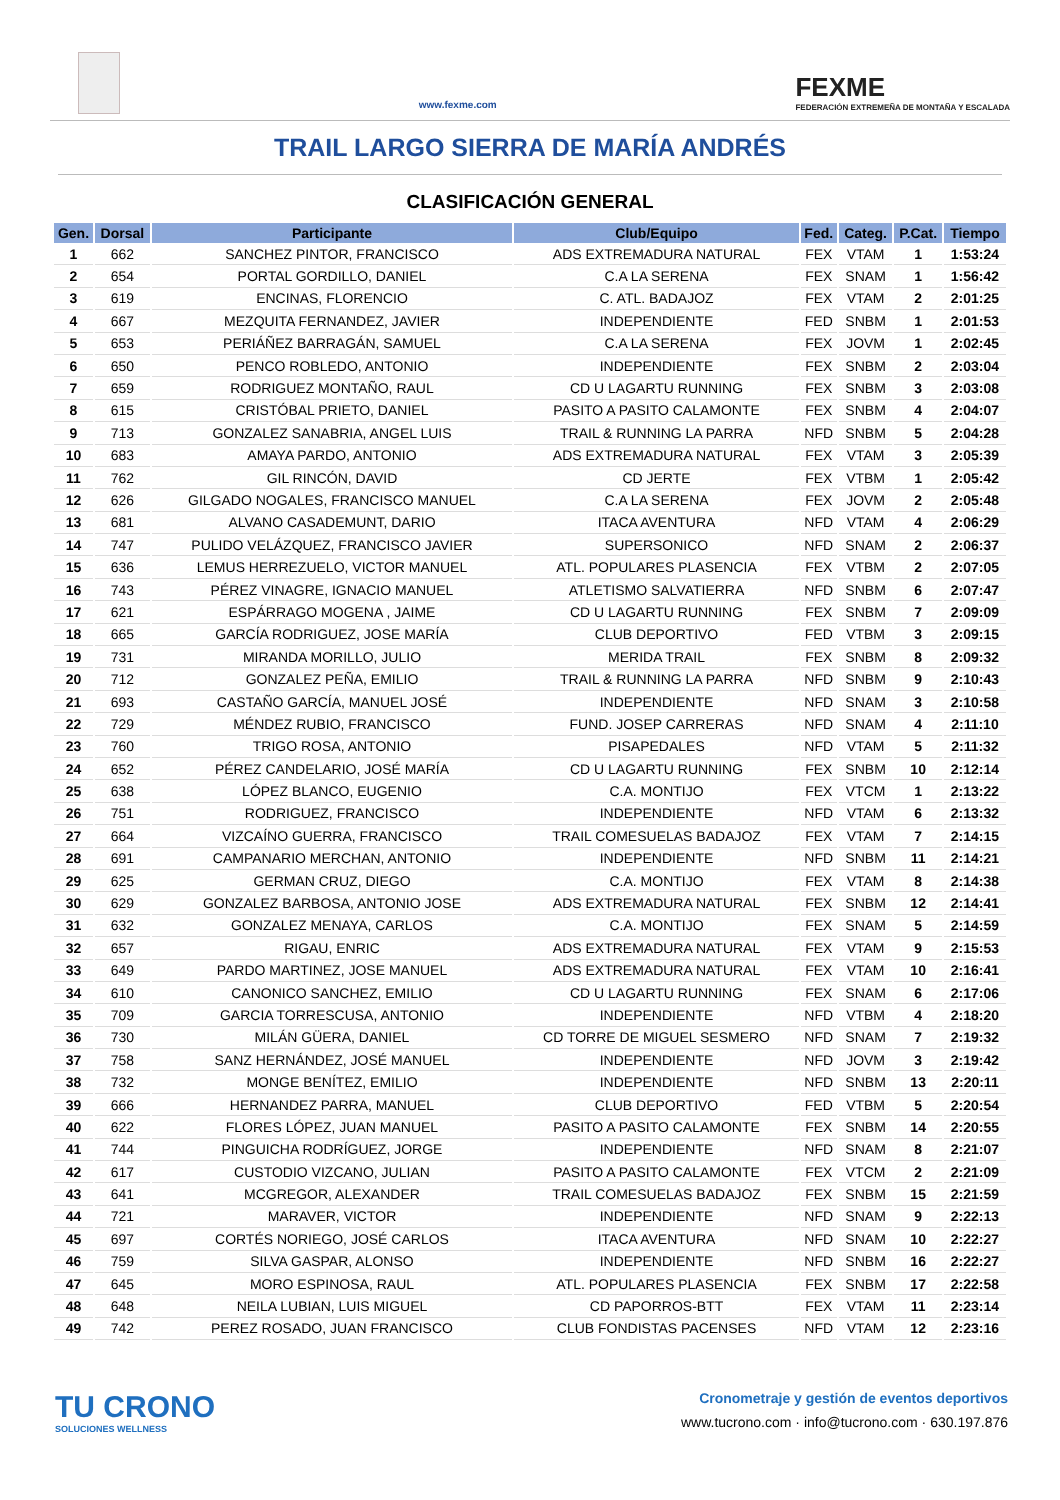www.fexme.com
FEXME
FEDERACIÓN EXTREMEÑA DE MONTAÑA Y ESCALADA
TRAIL LARGO SIERRA DE MARÍA ANDRÉS
CLASIFICACIÓN GENERAL
| Gen. | Dorsal | Participante | Club/Equipo | Fed. | Categ. | P.Cat. | Tiempo |
| --- | --- | --- | --- | --- | --- | --- | --- |
| 1 | 662 | SANCHEZ PINTOR, FRANCISCO | ADS EXTREMADURA NATURAL | FEX | VTAM | 1 | 1:53:24 |
| 2 | 654 | PORTAL GORDILLO, DANIEL | C.A LA SERENA | FEX | SNAM | 1 | 1:56:42 |
| 3 | 619 | ENCINAS, FLORENCIO | C. ATL. BADAJOZ | FEX | VTAM | 2 | 2:01:25 |
| 4 | 667 | MEZQUITA FERNANDEZ, JAVIER | INDEPENDIENTE | FED | SNBM | 1 | 2:01:53 |
| 5 | 653 | PERIÁÑEZ BARRAGÁN, SAMUEL | C.A LA SERENA | FEX | JOVM | 1 | 2:02:45 |
| 6 | 650 | PENCO ROBLEDO, ANTONIO | INDEPENDIENTE | FEX | SNBM | 2 | 2:03:04 |
| 7 | 659 | RODRIGUEZ MONTAÑO, RAUL | CD U LAGARTU RUNNING | FEX | SNBM | 3 | 2:03:08 |
| 8 | 615 | CRISTÓBAL PRIETO, DANIEL | PASITO A PASITO CALAMONTE | FEX | SNBM | 4 | 2:04:07 |
| 9 | 713 | GONZALEZ SANABRIA, ANGEL LUIS | TRAIL & RUNNING LA PARRA | NFD | SNBM | 5 | 2:04:28 |
| 10 | 683 | AMAYA PARDO, ANTONIO | ADS EXTREMADURA NATURAL | FEX | VTAM | 3 | 2:05:39 |
| 11 | 762 | GIL RINCÓN, DAVID | CD JERTE | FEX | VTBM | 1 | 2:05:42 |
| 12 | 626 | GILGADO NOGALES, FRANCISCO MANUEL | C.A LA SERENA | FEX | JOVM | 2 | 2:05:48 |
| 13 | 681 | ALVANO CASADEMUNT, DARIO | ITACA AVENTURA | NFD | VTAM | 4 | 2:06:29 |
| 14 | 747 | PULIDO VELÁZQUEZ, FRANCISCO JAVIER | SUPERSONICO | NFD | SNAM | 2 | 2:06:37 |
| 15 | 636 | LEMUS HERREZUELO, VICTOR MANUEL | ATL. POPULARES PLASENCIA | FEX | VTBM | 2 | 2:07:05 |
| 16 | 743 | PÉREZ VINAGRE, IGNACIO MANUEL | ATLETISMO SALVATIERRA | NFD | SNBM | 6 | 2:07:47 |
| 17 | 621 | ESPÁRRAGO MOGENA , JAIME | CD U LAGARTU RUNNING | FEX | SNBM | 7 | 2:09:09 |
| 18 | 665 | GARCÍA RODRIGUEZ, JOSE MARÍA | CLUB DEPORTIVO | FED | VTBM | 3 | 2:09:15 |
| 19 | 731 | MIRANDA MORILLO, JULIO | MERIDA TRAIL | FEX | SNBM | 8 | 2:09:32 |
| 20 | 712 | GONZALEZ PEÑA, EMILIO | TRAIL & RUNNING LA PARRA | NFD | SNBM | 9 | 2:10:43 |
| 21 | 693 | CASTAÑO GARCÍA, MANUEL JOSÉ | INDEPENDIENTE | NFD | SNAM | 3 | 2:10:58 |
| 22 | 729 | MÉNDEZ RUBIO, FRANCISCO | FUND. JOSEP CARRERAS | NFD | SNAM | 4 | 2:11:10 |
| 23 | 760 | TRIGO ROSA, ANTONIO | PISAPEDALES | NFD | VTAM | 5 | 2:11:32 |
| 24 | 652 | PÉREZ CANDELARIO, JOSÉ MARÍA | CD U LAGARTU RUNNING | FEX | SNBM | 10 | 2:12:14 |
| 25 | 638 | LÓPEZ BLANCO, EUGENIO | C.A. MONTIJO | FEX | VTCM | 1 | 2:13:22 |
| 26 | 751 | RODRIGUEZ, FRANCISCO | INDEPENDIENTE | NFD | VTAM | 6 | 2:13:32 |
| 27 | 664 | VIZCAÍNO GUERRA, FRANCISCO | TRAIL COMESUELAS BADAJOZ | FEX | VTAM | 7 | 2:14:15 |
| 28 | 691 | CAMPANARIO MERCHAN, ANTONIO | INDEPENDIENTE | NFD | SNBM | 11 | 2:14:21 |
| 29 | 625 | GERMAN CRUZ, DIEGO | C.A. MONTIJO | FEX | VTAM | 8 | 2:14:38 |
| 30 | 629 | GONZALEZ BARBOSA, ANTONIO JOSE | ADS EXTREMADURA NATURAL | FEX | SNBM | 12 | 2:14:41 |
| 31 | 632 | GONZALEZ MENAYA, CARLOS | C.A. MONTIJO | FEX | SNAM | 5 | 2:14:59 |
| 32 | 657 | RIGAU, ENRIC | ADS EXTREMADURA NATURAL | FEX | VTAM | 9 | 2:15:53 |
| 33 | 649 | PARDO MARTINEZ, JOSE MANUEL | ADS EXTREMADURA NATURAL | FEX | VTAM | 10 | 2:16:41 |
| 34 | 610 | CANONICO SANCHEZ, EMILIO | CD U LAGARTU RUNNING | FEX | SNAM | 6 | 2:17:06 |
| 35 | 709 | GARCIA TORRESCUSA, ANTONIO | INDEPENDIENTE | NFD | VTBM | 4 | 2:18:20 |
| 36 | 730 | MILÁN GÜERA, DANIEL | CD TORRE DE MIGUEL SESMERO | NFD | SNAM | 7 | 2:19:32 |
| 37 | 758 | SANZ HERNÁNDEZ, JOSÉ MANUEL | INDEPENDIENTE | NFD | JOVM | 3 | 2:19:42 |
| 38 | 732 | MONGE BENÍTEZ, EMILIO | INDEPENDIENTE | NFD | SNBM | 13 | 2:20:11 |
| 39 | 666 | HERNANDEZ PARRA, MANUEL | CLUB DEPORTIVO | FED | VTBM | 5 | 2:20:54 |
| 40 | 622 | FLORES LÓPEZ, JUAN MANUEL | PASITO A PASITO CALAMONTE | FEX | SNBM | 14 | 2:20:55 |
| 41 | 744 | PINGUICHA RODRÍGUEZ, JORGE | INDEPENDIENTE | NFD | SNAM | 8 | 2:21:07 |
| 42 | 617 | CUSTODIO VIZCANO, JULIAN | PASITO A PASITO CALAMONTE | FEX | VTCM | 2 | 2:21:09 |
| 43 | 641 | MCGREGOR, ALEXANDER | TRAIL COMESUELAS BADAJOZ | FEX | SNBM | 15 | 2:21:59 |
| 44 | 721 | MARAVER, VICTOR | INDEPENDIENTE | NFD | SNAM | 9 | 2:22:13 |
| 45 | 697 | CORTÉS NORIEGO, JOSÉ CARLOS | ITACA AVENTURA | NFD | SNAM | 10 | 2:22:27 |
| 46 | 759 | SILVA GASPAR, ALONSO | INDEPENDIENTE | NFD | SNBM | 16 | 2:22:27 |
| 47 | 645 | MORO ESPINOSA, RAUL | ATL. POPULARES PLASENCIA | FEX | SNBM | 17 | 2:22:58 |
| 48 | 648 | NEILA LUBIAN, LUIS MIGUEL | CD PAPORROS-BTT | FEX | VTAM | 11 | 2:23:14 |
| 49 | 742 | PEREZ ROSADO, JUAN FRANCISCO | CLUB FONDISTAS PACENSES | NFD | VTAM | 12 | 2:23:16 |
TU CRONO
SOLUCIONES WELLNESS
Cronometraje y gestión de eventos deportivos
www.tucrono.com · info@tucrono.com · 630.197.876